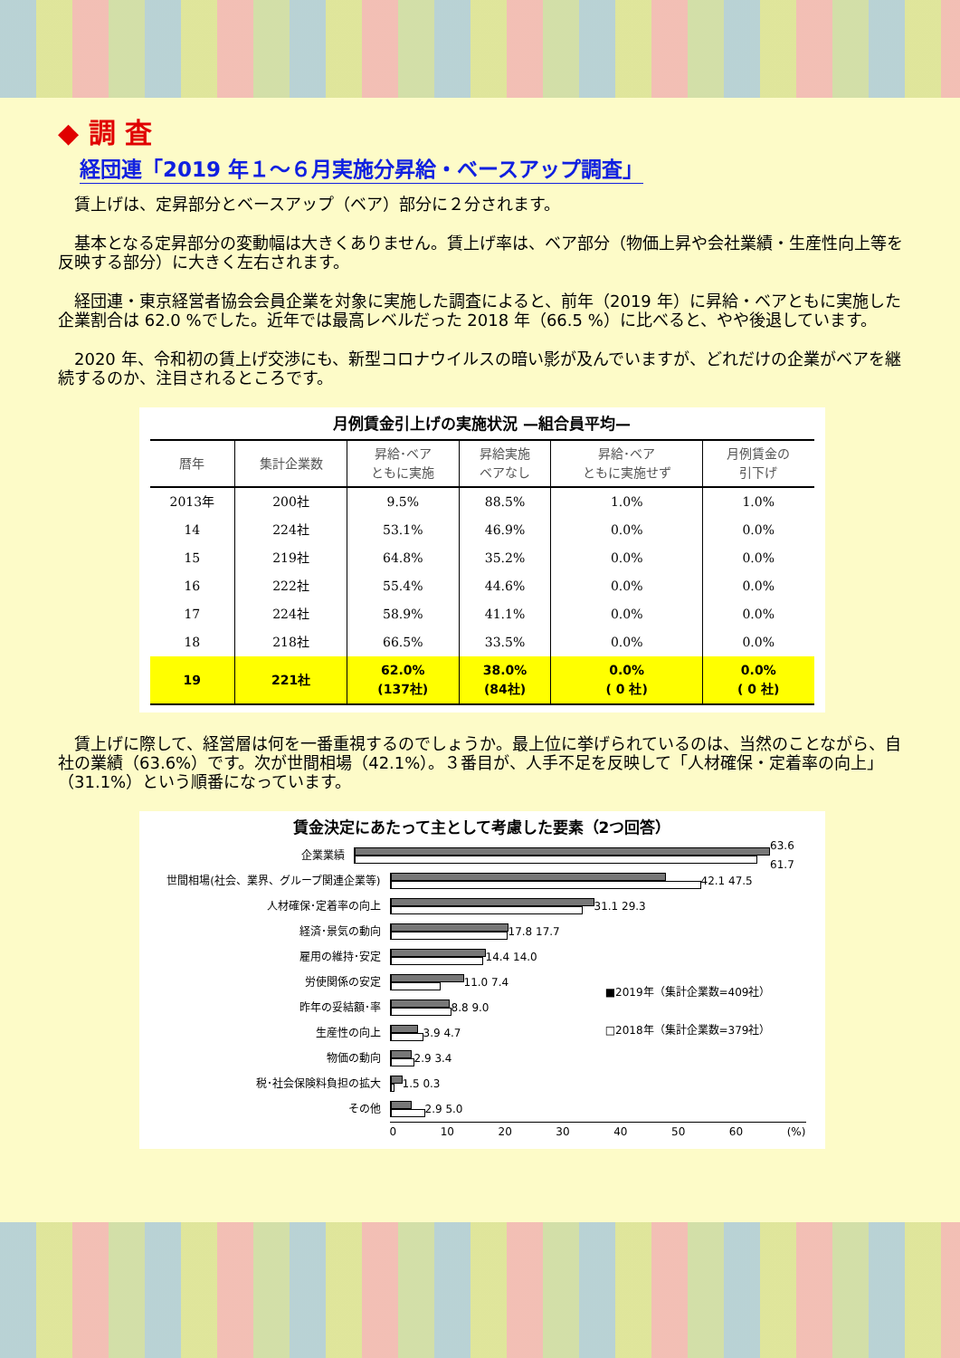◆ 調 査
経団連「2019 年１～６月実施分昇給・ベースアップ調査」
賃上げは、定昇部分とベースアップ（ベア）部分に２分されます。
基本となる定昇部分の変動幅は大きくありません。賃上げ率は、ベア部分（物価上昇や会社業績・生産性向上等を反映する部分）に大きく左右されます。
経団連・東京経営者協会会員企業を対象に実施した調査によると、前年（2019 年）に昇給・ベアともに実施した企業割合は 62.0 %でした。近年では最高レベルだった 2018 年（66.5 %）に比べると、やや後退しています。
2020 年、令和初の賃上げ交渉にも、新型コロナウイルスの暗い影が及んでいますが、どれだけの企業がベアを継続するのか、注目されるところです。
月例賃金引上げの実施状況 —組合員平均—
| 暦年 | 集計企業数 | 昇給･ベア ともに実施 | 昇給実施 ベアなし | 昇給･ベア ともに実施せず | 月例賃金の 引下げ |
| --- | --- | --- | --- | --- | --- |
| 2013年 | 200社 | 9.5% | 88.5% | 1.0% | 1.0% |
| 14 | 224社 | 53.1% | 46.9% | 0.0% | 0.0% |
| 15 | 219社 | 64.8% | 35.2% | 0.0% | 0.0% |
| 16 | 222社 | 55.4% | 44.6% | 0.0% | 0.0% |
| 17 | 224社 | 58.9% | 41.1% | 0.0% | 0.0% |
| 18 | 218社 | 66.5% | 33.5% | 0.0% | 0.0% |
| 19 | 221社 | 62.0% (137社) | 38.0% (84社) | 0.0% ( 0 社) | 0.0% ( 0 社) |
賃上げに際して、経営層は何を一番重視するのでしょうか。最上位に挙げられているのは、当然のことながら、自社の業績（63.6%）です。次が世間相場（42.1%）。３番目が、人手不足を反映して「人材確保・定着率の向上」（31.1%）という順番になっています。
賃金決定にあたって主として考慮した要素（2つ回答）
■2019年（集計企業数=409社）
□2018年（集計企業数=379社）
企業業績 63.6 61.7
世間相場(社会、業界、グループ関連企業等) 42.1 47.5
人材確保･定着率の向上 31.1 29.3
経済･景気の動向 17.8 17.7
雇用の維持･安定 14.4 14.0
労使関係の安定 11.0 7.4
昨年の妥結額･率 8.8 9.0
生産性の向上 3.9 4.7
物価の動向 2.9 3.4
税･社会保険料負担の拡大 1.5 0.3
その他 2.9 5.0
0 10 20 30 40 50 60 (%)